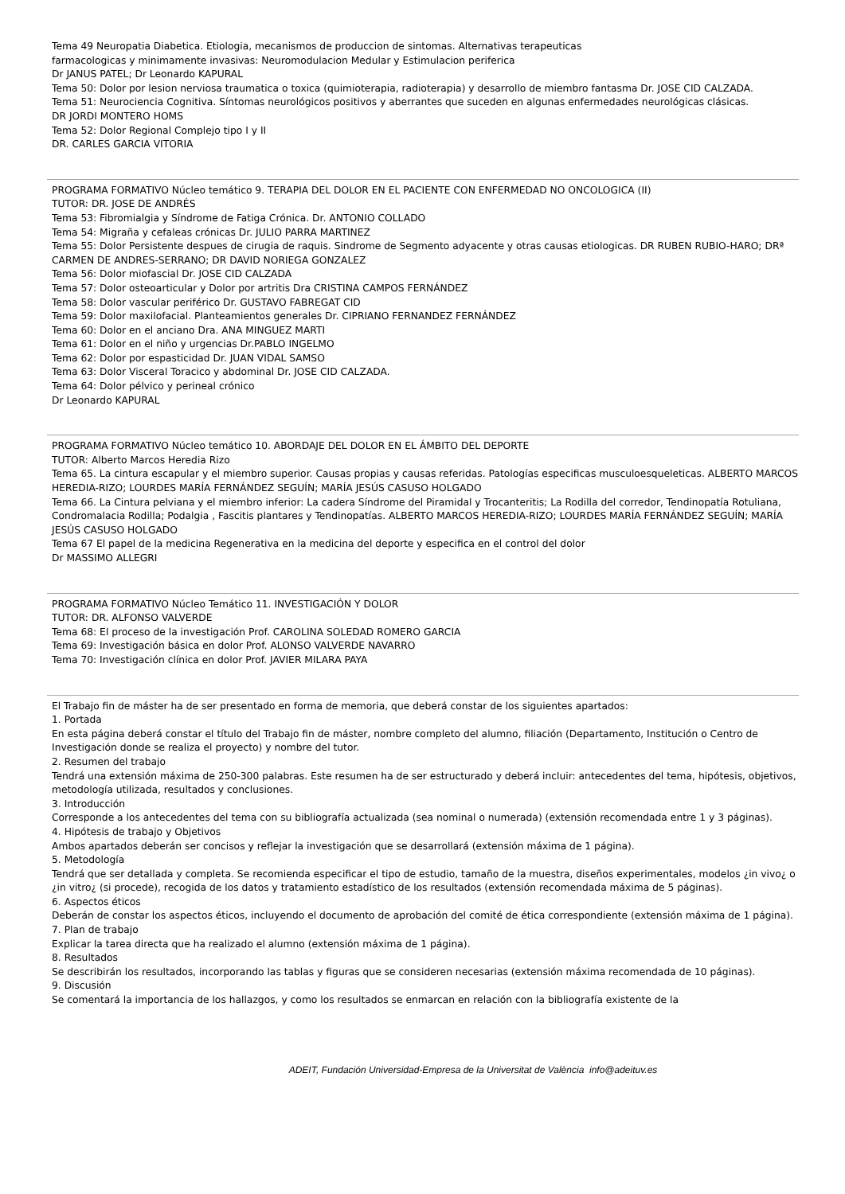Tema 49 Neuropatia Diabetica. Etiologia, mecanismos de produccion de sintomas. Alternativas terapeuticas
farmacologicas y minimamente invasivas: Neuromodulacion Medular y Estimulacion periferica
Dr JANUS PATEL; Dr Leonardo KAPURAL
Tema 50: Dolor por lesion nerviosa traumatica o toxica (quimioterapia, radioterapia) y desarrollo de miembro fantasma Dr. JOSE CID CALZADA.
Tema 51: Neurociencia Cognitiva. Síntomas neurológicos positivos y aberrantes que suceden en algunas enfermedades neurológicas clásicas.
DR JORDI MONTERO HOMS
Tema 52: Dolor Regional Complejo tipo I y II
DR. CARLES GARCIA VITORIA
PROGRAMA FORMATIVO Núcleo temático 9. TERAPIA DEL DOLOR EN EL PACIENTE CON ENFERMEDAD NO ONCOLOGICA (II)
TUTOR: DR. JOSE DE ANDRÉS
Tema 53: Fibromialgia y Síndrome de Fatiga Crónica. Dr. ANTONIO COLLADO
Tema 54: Migraña y cefaleas crónicas Dr. JULIO PARRA MARTINEZ
Tema 55: Dolor Persistente despues de cirugia de raquis. Sindrome de Segmento adyacente y otras causas etiologicas. DR RUBEN RUBIO-HARO; DRª CARMEN DE ANDRES-SERRANO; DR DAVID NORIEGA GONZALEZ
Tema 56: Dolor miofascial Dr. JOSE CID CALZADA
Tema 57: Dolor osteoarticular y Dolor por artritis Dra CRISTINA CAMPOS FERNÁNDEZ
Tema 58: Dolor vascular periférico Dr. GUSTAVO FABREGAT CID
Tema 59: Dolor maxilofacial. Planteamientos generales Dr. CIPRIANO FERNANDEZ FERNÁNDEZ
Tema 60: Dolor en el anciano Dra. ANA MINGUEZ MARTI
Tema 61: Dolor en el niño y urgencias Dr.PABLO INGELMO
Tema 62: Dolor por espasticidad Dr. JUAN VIDAL SAMSO
Tema 63: Dolor Visceral Toracico y abdominal Dr. JOSE CID CALZADA.
Tema 64: Dolor pélvico y perineal crónico
Dr Leonardo KAPURAL
PROGRAMA FORMATIVO Núcleo temático 10. ABORDAJE DEL DOLOR EN EL ÁMBITO DEL DEPORTE
TUTOR: Alberto Marcos Heredia Rizo
Tema 65. La cintura escapular y el miembro superior. Causas propias y causas referidas. Patologías especificas musculoesqueleticas. ALBERTO MARCOS HEREDIA-RIZO; LOURDES MARÍA FERNÁNDEZ SEGUÍN; MARÍA JESÚS CASUSO HOLGADO
Tema 66. La Cintura pelviana y el miembro inferior: La cadera Síndrome del Piramidal y Trocanteritis; La Rodilla del corredor, Tendinopatía Rotuliana, Condromalacia Rodilla; Podalgia , Fascitis plantares y Tendinopatías. ALBERTO MARCOS HEREDIA-RIZO; LOURDES MARÍA FERNÁNDEZ SEGUÍN; MARÍA JESÚS CASUSO HOLGADO
Tema 67 El papel de la medicina Regenerativa en la medicina del deporte y especifica en el control del dolor
Dr MASSIMO ALLEGRI
PROGRAMA FORMATIVO Núcleo Temático 11. INVESTIGACIÓN Y DOLOR
TUTOR: DR. ALFONSO VALVERDE
Tema 68: El proceso de la investigación Prof. CAROLINA SOLEDAD ROMERO GARCIA
Tema 69: Investigación básica en dolor Prof. ALONSO VALVERDE NAVARRO
Tema 70: Investigación clínica en dolor Prof. JAVIER MILARA PAYA
El Trabajo fin de máster ha de ser presentado en forma de memoria, que deberá constar de los siguientes apartados:
1. Portada
En esta página deberá constar el título del Trabajo fin de máster, nombre completo del alumno, filiación (Departamento, Institución o Centro de Investigación donde se realiza el proyecto) y nombre del tutor.
2. Resumen del trabajo
Tendrá una extensión máxima de 250-300 palabras. Este resumen ha de ser estructurado y deberá incluir: antecedentes del tema, hipótesis, objetivos, metodología utilizada, resultados y conclusiones.
3. Introducción
Corresponde a los antecedentes del tema con su bibliografía actualizada (sea nominal o numerada) (extensión recomendada entre 1 y 3 páginas).
4. Hipótesis de trabajo y Objetivos
Ambos apartados deberán ser concisos y reflejar la investigación que se desarrollará (extensión máxima de 1 página).
5. Metodología
Tendrá que ser detallada y completa. Se recomienda especificar el tipo de estudio, tamaño de la muestra, diseños experimentales, modelos ¿in vivo¿ o ¿in vitro¿ (si procede), recogida de los datos y tratamiento estadístico de los resultados (extensión recomendada máxima de 5 páginas).
6. Aspectos éticos
Deberán de constar los aspectos éticos, incluyendo el documento de aprobación del comité de ética correspondiente (extensión máxima de 1 página).
7. Plan de trabajo
Explicar la tarea directa que ha realizado el alumno (extensión máxima de 1 página).
8. Resultados
Se describirán los resultados, incorporando las tablas y figuras que se consideren necesarias (extensión máxima recomendada de 10 páginas).
9. Discusión
Se comentará la importancia de los hallazgos, y como los resultados se enmarcan en relación con la bibliografía existente de la
ADEIT, Fundación Universidad-Empresa de la Universitat de València info@adeituv.es